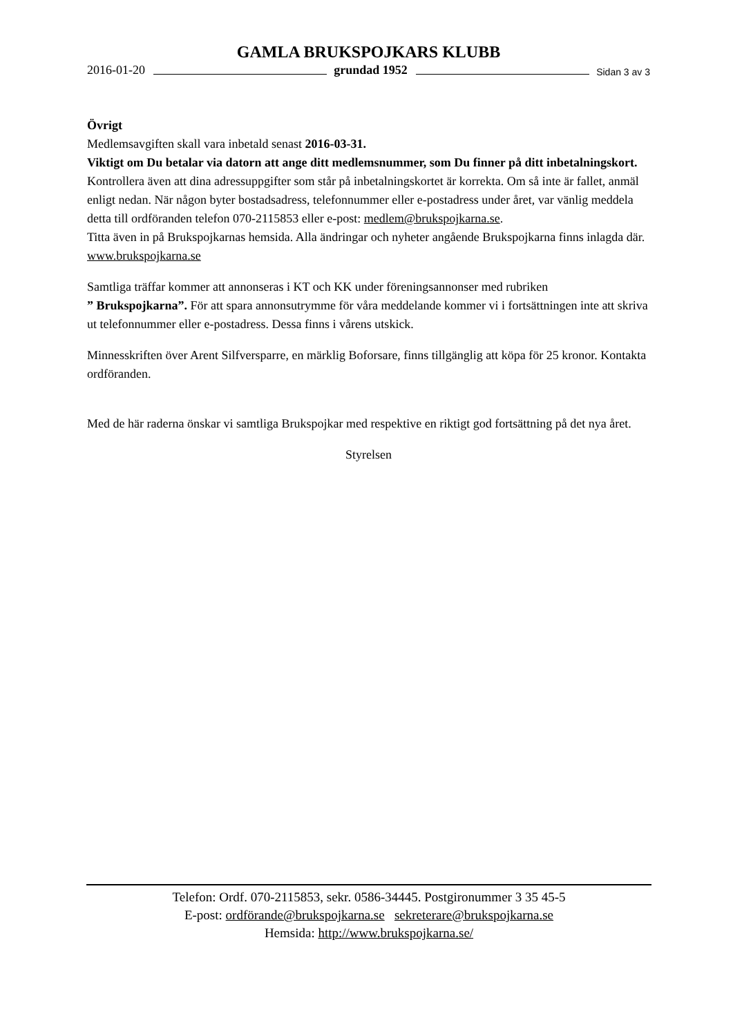GAMLA BRUKSPOJKARS KLUBB
2016-01-20 grundad 1952 Sidan 3 av 3
Övrigt
Medlemsavgiften skall vara inbetald senast 2016-03-31.
Viktigt om Du betalar via datorn att ange ditt medlemsnummer, som Du finner på ditt inbetalningskort.
Kontrollera även att dina adressuppgifter som står på inbetalningskortet är korrekta. Om så inte är fallet, anmäl enligt nedan. När någon byter bostadsadress, telefonnummer eller e-postadress under året, var vänlig meddela detta till ordföranden telefon 070-2115853 eller e-post: medlem@brukspojkarna.se.
Titta även in på Brukspojkarnas hemsida. Alla ändringar och nyheter angående Brukspojkarna finns inlagda där. www.brukspojkarna.se
Samtliga träffar kommer att annonseras i KT och KK under föreningsannonser med rubriken
” Brukspojkarna”. För att spara annonsutrymme för våra meddelande kommer vi i fortsättningen inte att skriva ut telefonnummer eller e-postadress. Dessa finns i vårens utskick.
Minnesskriften över Arent Silfversparre, en märklig Boforsare, finns tillgänglig att köpa för 25 kronor. Kontakta ordföranden.
Med de här raderna önskar vi samtliga Brukspojkar med respektive en riktigt god fortsättning på det nya året.
Styrelsen
Telefon: Ordf. 070-2115853, sekr. 0586-34445. Postgironummer 3 35 45-5
E-post: ordförande@brukspojkarna.se sekreterare@brukspojkarna.se
Hemsida: http://www.brukspojkarna.se/